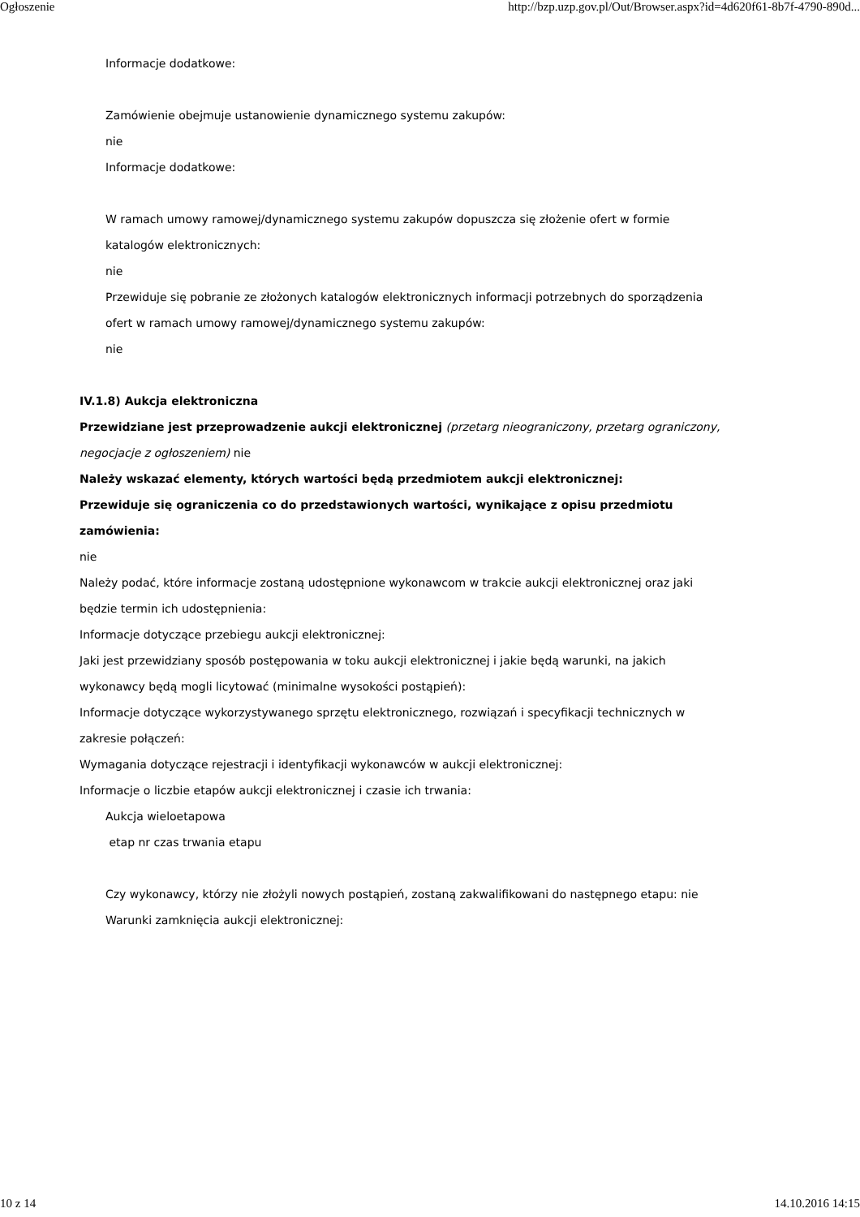Ogłoszenie http://bzp.uzp.gov.pl/Out/Browser.aspx?id=4d620f61-8b7f-4790-890d...
Informacje dodatkowe:
Zamówienie obejmuje ustanowienie dynamicznego systemu zakupów:
nie
Informacje dodatkowe:
W ramach umowy ramowej/dynamicznego systemu zakupów dopuszcza się złożenie ofert w formie katalogów elektronicznych:
nie
Przewiduje się pobranie ze złożonych katalogów elektronicznych informacji potrzebnych do sporządzenia ofert w ramach umowy ramowej/dynamicznego systemu zakupów:
nie
IV.1.8) Aukcja elektroniczna
Przewidziane jest przeprowadzenie aukcji elektronicznej (przetarg nieograniczony, przetarg ograniczony, negocjacje z ogłoszeniem) nie
Należy wskazać elementy, których wartości będą przedmiotem aukcji elektronicznej:
Przewiduje się ograniczenia co do przedstawionych wartości, wynikające z opisu przedmiotu zamówienia:
nie
Należy podać, które informacje zostaną udostępnione wykonawcom w trakcie aukcji elektronicznej oraz jaki będzie termin ich udostępnienia:
Informacje dotyczące przebiegu aukcji elektronicznej:
Jaki jest przewidziany sposób postępowania w toku aukcji elektronicznej i jakie będą warunki, na jakich wykonawcy będą mogli licytować (minimalne wysokości postąpień):
Informacje dotyczące wykorzystywanego sprzętu elektronicznego, rozwiązań i specyfikacji technicznych w zakresie połączeń:
Wymagania dotyczące rejestracji i identyfikacji wykonawców w aukcji elektronicznej:
Informacje o liczbie etapów aukcji elektronicznej i czasie ich trwania:
Aukcja wieloetapowa
etap nr czas trwania etapu
Czy wykonawcy, którzy nie złożyli nowych postąpień, zostaną zakwalifikowani do następnego etapu: nie
Warunki zamknięcia aukcji elektronicznej:
10 z 14 14.10.2016 14:15